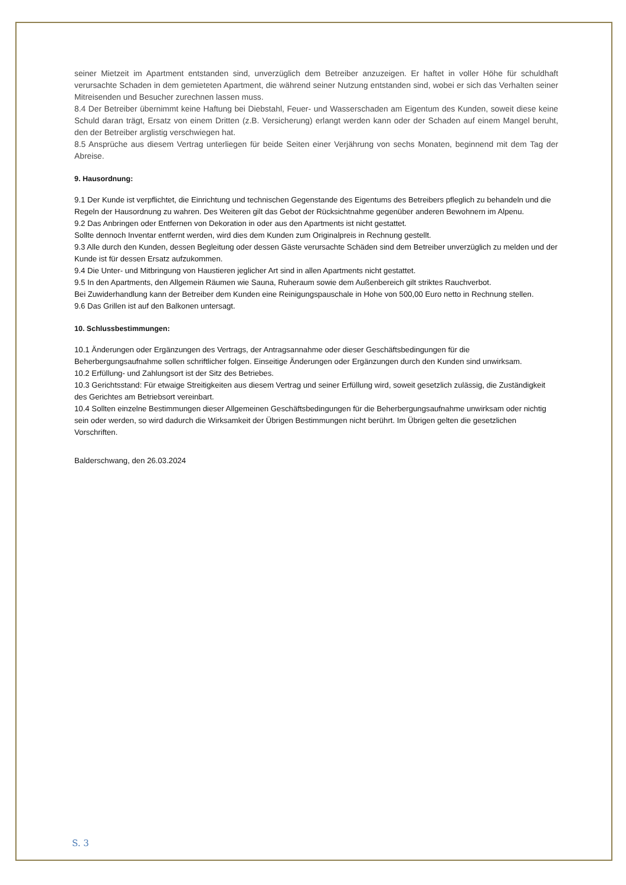seiner Mietzeit im Apartment entstanden sind, unverzüglich dem Betreiber anzuzeigen. Er haftet in voller Höhe für schuldhaft verursachte Schaden in dem gemieteten Apartment, die während seiner Nutzung entstanden sind, wobei er sich das Verhalten seiner Mitreisenden und Besucher zurechnen lassen muss.
8.4 Der Betreiber übernimmt keine Haftung bei Diebstahl, Feuer- und Wasserschaden am Eigentum des Kunden, soweit diese keine Schuld daran trägt, Ersatz von einem Dritten (z.B. Versicherung) erlangt werden kann oder der Schaden auf einem Mangel beruht, den der Betreiber arglistig verschwiegen hat.
8.5 Ansprüche aus diesem Vertrag unterliegen für beide Seiten einer Verjährung von sechs Monaten, beginnend mit dem Tag der Abreise.
9. Hausordnung:
9.1 Der Kunde ist verpflichtet, die Einrichtung und technischen Gegenstande des Eigentums des Betreibers pfleglich zu behandeln und die Regeln der Hausordnung zu wahren. Des Weiteren gilt das Gebot der Rücksichtnahme gegenüber anderen Bewohnern im Alpenu.
9.2 Das Anbringen oder Entfernen von Dekoration in oder aus den Apartments ist nicht gestattet.
Sollte dennoch Inventar entfernt werden, wird dies dem Kunden zum Originalpreis in Rechnung gestellt.
9.3 Alle durch den Kunden, dessen Begleitung oder dessen Gäste verursachte Schäden sind dem Betreiber unverzüglich zu melden und der Kunde ist für dessen Ersatz aufzukommen.
9.4 Die Unter- und Mitbringung von Haustieren jeglicher Art sind in allen Apartments nicht gestattet.
9.5 In den Apartments, den Allgemein Räumen wie Sauna, Ruheraum sowie dem Außenbereich gilt striktes Rauchverbot.
Bei Zuwiderhandlung kann der Betreiber dem Kunden eine Reinigungspauschale in Hohe von 500,00 Euro netto in Rechnung stellen.
9.6 Das Grillen ist auf den Balkonen untersagt.
10. Schlussbestimmungen:
10.1 Änderungen oder Ergänzungen des Vertrags, der Antragsannahme oder dieser Geschäftsbedingungen für die Beherbergungsaufnahme sollen schriftlicher folgen. Einseitige Änderungen oder Ergänzungen durch den Kunden sind unwirksam.
10.2 Erfüllung- und Zahlungsort ist der Sitz des Betriebes.
10.3 Gerichtsstand: Für etwaige Streitigkeiten aus diesem Vertrag und seiner Erfüllung wird, soweit gesetzlich zulässig, die Zuständigkeit des Gerichtes am Betriebsort vereinbart.
10.4 Sollten einzelne Bestimmungen dieser Allgemeinen Geschäftsbedingungen für die Beherbergungsaufnahme unwirksam oder nichtig sein oder werden, so wird dadurch die Wirksamkeit der Übrigen Bestimmungen nicht berührt. Im Übrigen gelten die gesetzlichen Vorschriften.
Balderschwang, den 26.03.2024
S. 3